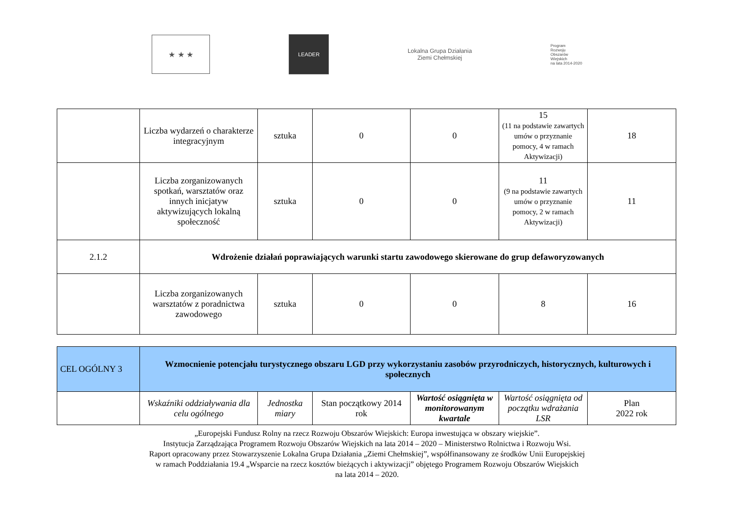★ ★ ★
LEADER
Lokalna Grupa Działania
Ziemi Chełmskiej
Program
Rozwoju
Obszarów
Wiejskich
na lata 2014-2020
| | Liczba wydarzeń o charakterze integracyjnym | sztuka | 0 | 0 | 15 (11 na podstawie zawartych umów o przyznanie pomocy, 4 w ramach Aktywizacji) | 18 |
| | Liczba zorganizowanych spotkań, warsztatów oraz innych inicjatyw aktywizujących lokalną społeczność | sztuka | 0 | 0 | 11 (9 na podstawie zawartych umów o przyznanie pomocy, 2 w ramach Aktywizacji) | 11 |
| 2.1.2 | Wdrożenie działań poprawiających warunki startu zawodowego skierowane do grup defaworyzowanych | | | | | |
| | Liczba zorganizowanych warsztatów z poradnictwa zawodowego | sztuka | 0 | 0 | 8 | 16 |
| CEL OGÓLNY 3 | Wzmocnienie potencjału turystycznego obszaru LGD przy wykorzystaniu zasobów przyrodniczych, historycznych, kulturowych i społecznych | | | | | |
| | Wskaźniki oddziaływania dla celu ogólnego | Jednostka miary | Stan początkowy 2014 rok | Wartość osiągnięta w monitorowanym kwartale | Wartość osiągnięta od początku wdrażania LSR | Plan 2022 rok |
„Europejski Fundusz Rolny na rzecz Rozwoju Obszarów Wiejskich: Europa inwestująca w obszary wiejskie”.
Instytucja Zarządzająca Programem Rozwoju Obszarów Wiejskich na lata 2014 – 2020 – Ministerstwo Rolnictwa i Rozwoju Wsi.
Raport opracowany przez Stowarzyszenie Lokalna Grupa Działania „Ziemi Chełmskiej”, współfinansowany ze środków Unii Europejskiej
w ramach Poddziałania 19.4 „Wsparcie na rzecz kosztów bieżących i aktywizacji” objętego Programem Rozwoju Obszarów Wiejskich
na lata 2014 – 2020.